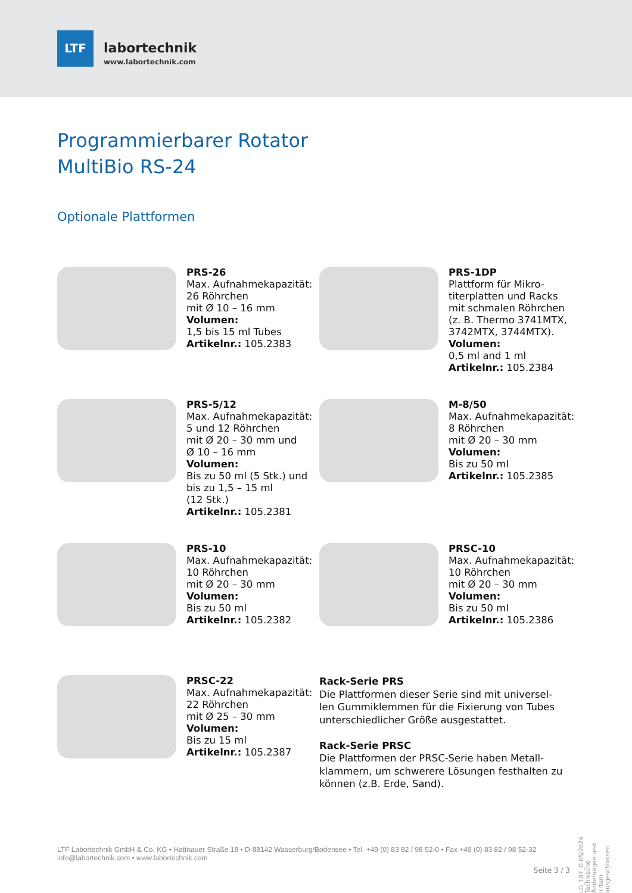LTF
labortechnik
www.labortechnik.com
Programmierbarer Rotator
MultiBio RS-24
Optionale Plattformen
PRS-26
Max. Aufnahmekapazität:
26 Röhrchen
mit Ø 10 – 16 mm
Volumen:
1,5 bis 15 ml Tubes
Artikelnr.: 105.2383
PRS-1DP
Plattform für Mikro-
titerplatten und Racks
mit schmalen Röhrchen
(z. B. Thermo 3741MTX,
3742MTX, 3744MTX).
Volumen:
0,5 ml and 1 ml
Artikelnr.: 105.2384
PRS-5/12
Max. Aufnahmekapazität:
5 und 12 Röhrchen
mit Ø 20 – 30 mm und
Ø 10 – 16 mm
Volumen:
Bis zu 50 ml (5 Stk.) und
bis zu 1,5 – 15 ml
(12 Stk.)
Artikelnr.: 105.2381
M-8/50
Max. Aufnahmekapazität:
8 Röhrchen
mit Ø 20 – 30 mm
Volumen:
Bis zu 50 ml
Artikelnr.: 105.2385
PRS-10
Max. Aufnahmekapazität:
10 Röhrchen
mit Ø 20 – 30 mm
Volumen:
Bis zu 50 ml
Artikelnr.: 105.2382
PRSC-10
Max. Aufnahmekapazität:
10 Röhrchen
mit Ø 20 – 30 mm
Volumen:
Bis zu 50 ml
Artikelnr.: 105.2386
PRSC-22
Max. Aufnahmekapazität:
22 Röhrchen
mit Ø 25 – 30 mm
Volumen:
Bis zu 15 ml
Artikelnr.: 105.2387
Rack-Serie PRS
Die Plattformen dieser Serie sind mit universel-
len Gummiklemmen für die Fixierung von Tubes
unterschiedlicher Größe ausgestattet.
Rack-Serie PRSC
Die Plattformen der PRSC-Serie haben Metall-
klammern, um schwerere Lösungen festhalten zu
können (z.B. Erde, Sand).
LG_107_D 05/2024 Technische Änderungen und Irrtum ausgeschlossen.
LTF Labortechnik GmbH & Co. KG • Hattnauer Straße 18 • D-88142 Wasserburg/Bodensee • Tel. +49 (0) 83 82 / 98 52-0 • Fax +49 (0) 83 82 / 98 52-32
info@labortechnik.com • www.labortechnik.com
Seite 3 / 3